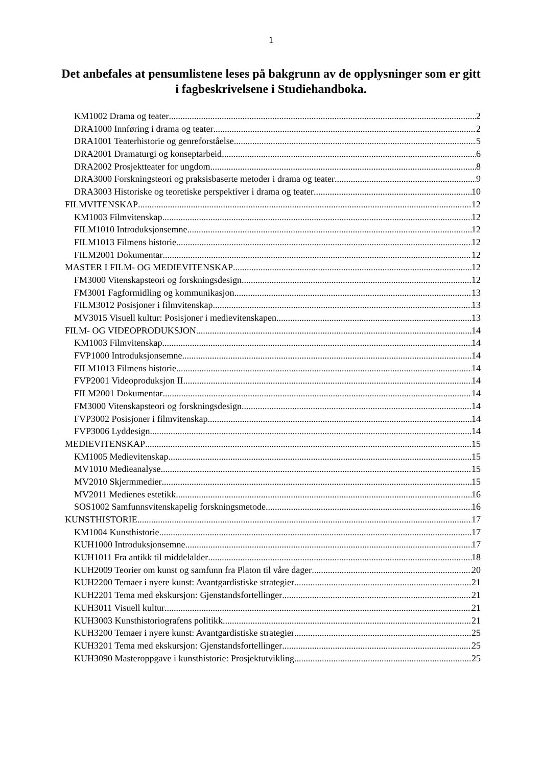1
Det anbefales at pensumlistene leses på bakgrunn av de opplysninger som er gitt i fagbeskrivelsene i Studiehandboka.
KM1002 Drama og teater 2
DRA1000 Innføring i drama og teater 2
DRA1001 Teaterhistorie og genreforståelse 5
DRA2001 Dramaturgi og konseptarbeid 6
DRA2002 Prosjektteater for ungdom 8
DRA3000 Forskningsteori og praksisbaserte metoder i drama og teater 9
DRA3003 Historiske og teoretiske perspektiver i drama og teater 10
FILMVITENSKAP 12
KM1003 Filmvitenskap 12
FILM1010 Introduksjonsemne 12
FILM1013 Filmens historie 12
FILM2001 Dokumentar 12
MASTER I FILM- OG MEDIEVITENSKAP 12
FM3000 Vitenskapsteori og forskningsdesign 12
FM3001 Fagformidling og kommunikasjon 13
FILM3012 Posisjoner i filmvitenskap 13
MV3015 Visuell kultur: Posisjoner i medievitenskapen 13
FILM- OG VIDEOPRODUKSJON 14
KM1003 Filmvitenskap 14
FVP1000 Introduksjonsemne 14
FILM1013 Filmens historie 14
FVP2001 Videoproduksjon II 14
FILM2001 Dokumentar 14
FM3000 Vitenskapsteori og forskningsdesign 14
FVP3002 Posisjoner i filmvitenskap 14
FVP3006 Lyddesign 14
MEDIEVITENSKAP 15
KM1005 Medievitenskap 15
MV1010 Medieanalyse 15
MV2010 Skjermmedier 15
MV2011 Medienes estetikk 16
SOS1002 Samfunnsvitenskapelig forskningsmetode 16
KUNSTHISTORIE 17
KM1004 Kunsthistorie 17
KUH1000 Introduksjonsemne 17
KUH1011 Fra antikk til middelalder 18
KUH2009 Teorier om kunst og samfunn fra Platon til våre dager 20
KUH2200 Temaer i nyere kunst: Avantgardistiske strategier 21
KUH2201 Tema med ekskursjon: Gjenstandsfortellinger 21
KUH3011 Visuell kultur 21
KUH3003 Kunsthistoriografens politikk 21
KUH3200 Temaer i nyere kunst: Avantgardistiske strategier 25
KUH3201 Tema med ekskursjon: Gjenstandsfortellinger 25
KUH3090 Masteroppgave i kunsthistorie: Prosjektutvikling 25